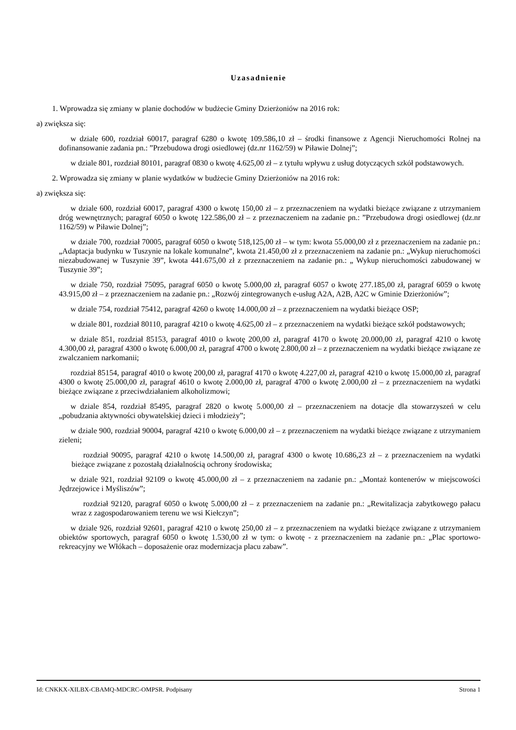Uzasadnienie
1. Wprowadza się zmiany w planie dochodów w budżecie Gminy Dzierżoniów na 2016 rok:
a) zwiększa się:
w dziale 600, rozdział 60017, paragraf 6280 o kwotę 109.586,10 zł – środki finansowe z Agencji Nieruchomości Rolnej na dofinansowanie zadania pn.: ”Przebudowa drogi osiedlowej (dz.nr 1162/59) w Piławie Dolnej”;
w dziale 801, rozdział 80101, paragraf 0830 o kwotę 4.625,00 zł – z tytułu wpływu z usług dotyczących szkół podstawowych.
2. Wprowadza się zmiany w planie wydatków w budżecie Gminy Dzierżoniów na 2016 rok:
a) zwiększa się:
w dziale 600, rozdział 60017, paragraf 4300 o kwotę 150,00 zł – z przeznaczeniem na wydatki bieżące związane z utrzymaniem dróg wewnętrznych; paragraf 6050 o kwotę 122.586,00 zł – z przeznaczeniem na zadanie pn.: ”Przebudowa drogi osiedlowej (dz.nr 1162/59) w Piławie Dolnej”;
w dziale 700, rozdział 70005, paragraf 6050 o kwotę 518,125,00 zł – w tym: kwota 55.000,00 zł z przeznaczeniem na zadanie pn.: „Adaptacja budynku w Tuszynie na lokale komunalne”, kwota 21.450,00 zł z przeznaczeniem na zadanie pn.: „Wykup nieruchomości niezabudowanej w Tuszynie 39”, kwota 441.675,00 zł z przeznaczeniem na zadanie pn.: „ Wykup nieruchomości zabudowanej w Tuszynie 39”;
w dziale 750, rozdział 75095, paragraf 6050 o kwotę 5.000,00 zł, paragraf 6057 o kwotę 277.185,00 zł, paragraf 6059 o kwotę 43.915,00 zł – z przeznaczeniem na zadanie pn.: „Rozwój zintegrowanych e-usług A2A, A2B, A2C w Gminie Dzierżoniów”;
w dziale 754, rozdział 75412, paragraf 4260 o kwotę 14.000,00 zł – z przeznaczeniem na wydatki bieżące OSP;
w dziale 801, rozdział 80110, paragraf 4210 o kwotę 4.625,00 zł – z przeznaczeniem na wydatki bieżące szkół podstawowych;
w dziale 851, rozdział 85153, paragraf 4010 o kwotę 200,00 zł, paragraf 4170 o kwotę 20.000,00 zł, paragraf 4210 o kwotę 4.300,00 zł, paragraf 4300 o kwotę 6.000,00 zł, paragraf 4700 o kwotę 2.800,00 zł – z przeznaczeniem na wydatki bieżące związane ze zwalczaniem narkomanii;
rozdział 85154, paragraf 4010 o kwotę 200,00 zł, paragraf 4170 o kwotę 4.227,00 zł, paragraf 4210 o kwotę 15.000,00 zł, paragraf 4300 o kwotę 25.000,00 zł, paragraf 4610 o kwotę 2.000,00 zł, paragraf 4700 o kwotę 2.000,00 zł – z przeznaczeniem na wydatki bieżące związane z przeciwdziałaniem alkoholizmowi;
w dziale 854, rozdział 85495, paragraf 2820 o kwotę 5.000,00 zł – przeznaczeniem na dotacje dla stowarzyszeń w celu „pobudzania aktywności obywatelskiej dzieci i młodzieży”;
w dziale 900, rozdział 90004, paragraf 4210 o kwotę 6.000,00 zł – z przeznaczeniem na wydatki bieżące związane z utrzymaniem zieleni;
rozdział 90095, paragraf 4210 o kwotę 14.500,00 zł, paragraf 4300 o kwotę 10.686,23 zł – z przeznaczeniem na wydatki bieżące związane z pozostałą działalnością ochrony środowiska;
w dziale 921, rozdział 92109 o kwotę 45.000,00 zł – z przeznaczeniem na zadanie pn.: „Montaż kontenerów w miejscowości Jędrzejowice i Myśliszów”;
rozdział 92120, paragraf 6050 o kwotę 5.000,00 zł – z przeznaczeniem na zadanie pn.: „Rewitalizacja zabytkowego pałacu wraz z zagospodarowaniem terenu we wsi Kiełczyn”;
w dziale 926, rozdział 92601, paragraf 4210 o kwotę 250,00 zł – z przeznaczeniem na wydatki bieżące związane z utrzymaniem obiektów sportowych, paragraf 6050 o kwotę 1.530,00 zł w tym: o kwotę - z przeznaczeniem na zadanie pn.: „Plac sportowo-rekreacyjny we Włókach – doposażenie oraz modernizacja placu zabaw”.
Id: CNKKX-XILBX-CBAMQ-MDCRC-OMPSR. Podpisany Strona 1